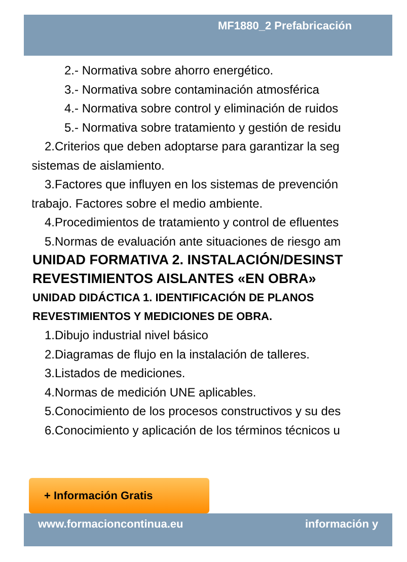MF1880_2 Prefabricación
2.- Normativa sobre ahorro energético.
3.- Normativa sobre contaminación atmosférica
4.- Normativa sobre control y eliminación de ruidos
5.- Normativa sobre tratamiento y gestión de residu
2.Criterios que deben adoptarse para garantizar la seg
sistemas de aislamiento.
3.Factores que influyen en los sistemas de prevención
trabajo. Factores sobre el medio ambiente.
4.Procedimientos de tratamiento y control de efluentes
5.Normas de evaluación ante situaciones de riesgo am
UNIDAD FORMATIVA 2. INSTALACIÓN/DESINST
REVESTIMIENTOS AISLANTES «EN OBRA»
UNIDAD DIDÁCTICA 1. IDENTIFICACIÓN DE PLANOS
REVESTIMIENTOS Y MEDICIONES DE OBRA.
1.Dibujo industrial nivel básico
2.Diagramas de flujo en la instalación de talleres.
3.Listados de mediciones.
4.Normas de medición UNE aplicables.
5.Conocimiento de los procesos constructivos y su des
6.Conocimiento y aplicación de los términos técnicos u
+ Información Gratis
www.formacioncontinua.eu información y